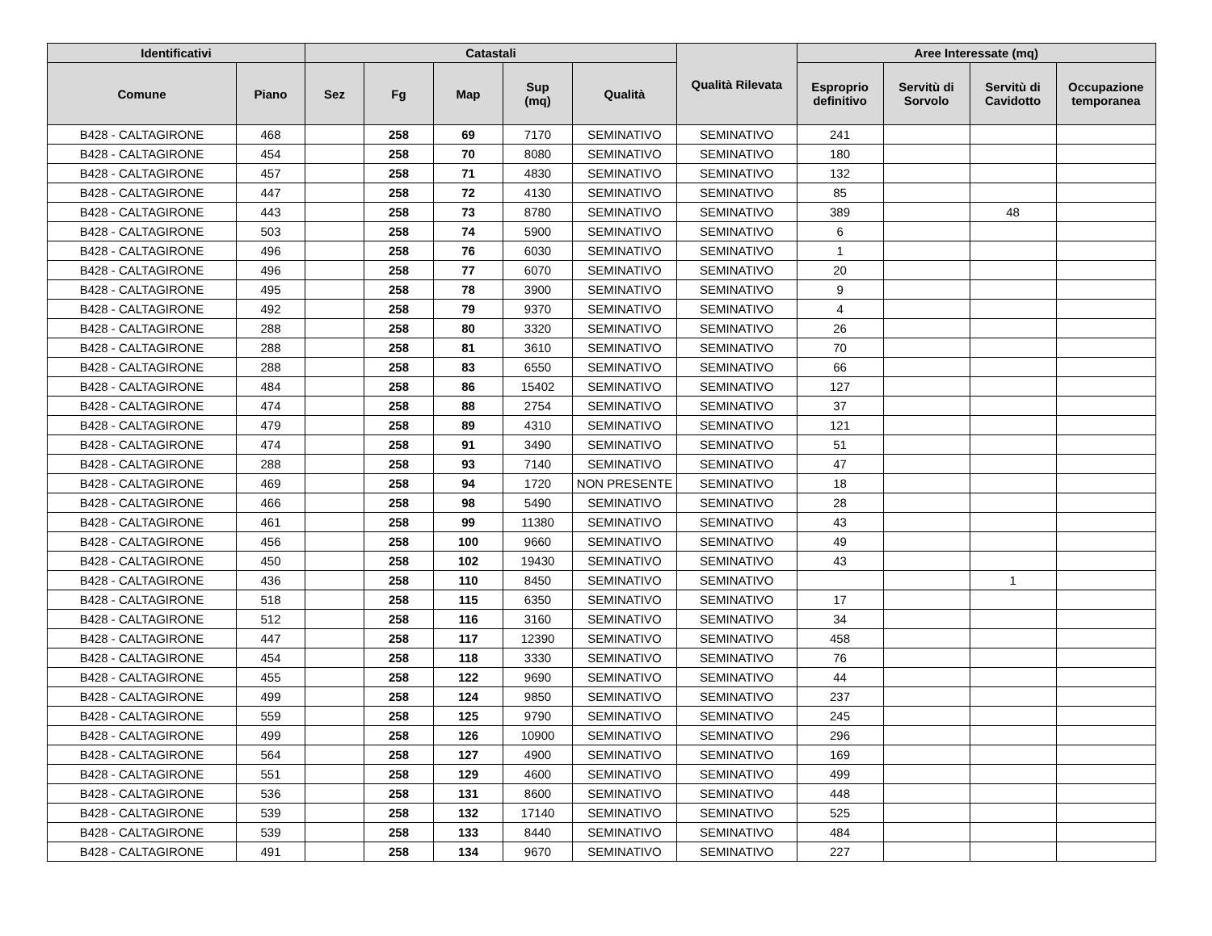| Identificativi | | Catastali | | | | | Qualità Rilevata | Aree Interessate (mq) | | | |
| --- | --- | --- | --- | --- | --- | --- | --- | --- | --- | --- | --- |
| Comune | Piano | Sez | Fg | Map | Sup (mq) | Qualità | | Esproprio definitivo | Servitù di Sorvolo | Servitù di Cavidotto | Occupazione temporanea |
| B428 - CALTAGIRONE | 468 | | 258 | 69 | 7170 | SEMINATIVO | SEMINATIVO | 241 | | | |
| B428 - CALTAGIRONE | 454 | | 258 | 70 | 8080 | SEMINATIVO | SEMINATIVO | 180 | | | |
| B428 - CALTAGIRONE | 457 | | 258 | 71 | 4830 | SEMINATIVO | SEMINATIVO | 132 | | | |
| B428 - CALTAGIRONE | 447 | | 258 | 72 | 4130 | SEMINATIVO | SEMINATIVO | 85 | | | |
| B428 - CALTAGIRONE | 443 | | 258 | 73 | 8780 | SEMINATIVO | SEMINATIVO | 389 | | 48 | |
| B428 - CALTAGIRONE | 503 | | 258 | 74 | 5900 | SEMINATIVO | SEMINATIVO | 6 | | | |
| B428 - CALTAGIRONE | 496 | | 258 | 76 | 6030 | SEMINATIVO | SEMINATIVO | 1 | | | |
| B428 - CALTAGIRONE | 496 | | 258 | 77 | 6070 | SEMINATIVO | SEMINATIVO | 20 | | | |
| B428 - CALTAGIRONE | 495 | | 258 | 78 | 3900 | SEMINATIVO | SEMINATIVO | 9 | | | |
| B428 - CALTAGIRONE | 492 | | 258 | 79 | 9370 | SEMINATIVO | SEMINATIVO | 4 | | | |
| B428 - CALTAGIRONE | 288 | | 258 | 80 | 3320 | SEMINATIVO | SEMINATIVO | 26 | | | |
| B428 - CALTAGIRONE | 288 | | 258 | 81 | 3610 | SEMINATIVO | SEMINATIVO | 70 | | | |
| B428 - CALTAGIRONE | 288 | | 258 | 83 | 6550 | SEMINATIVO | SEMINATIVO | 66 | | | |
| B428 - CALTAGIRONE | 484 | | 258 | 86 | 15402 | SEMINATIVO | SEMINATIVO | 127 | | | |
| B428 - CALTAGIRONE | 474 | | 258 | 88 | 2754 | SEMINATIVO | SEMINATIVO | 37 | | | |
| B428 - CALTAGIRONE | 479 | | 258 | 89 | 4310 | SEMINATIVO | SEMINATIVO | 121 | | | |
| B428 - CALTAGIRONE | 474 | | 258 | 91 | 3490 | SEMINATIVO | SEMINATIVO | 51 | | | |
| B428 - CALTAGIRONE | 288 | | 258 | 93 | 7140 | SEMINATIVO | SEMINATIVO | 47 | | | |
| B428 - CALTAGIRONE | 469 | | 258 | 94 | 1720 | NON PRESENTE | SEMINATIVO | 18 | | | |
| B428 - CALTAGIRONE | 466 | | 258 | 98 | 5490 | SEMINATIVO | SEMINATIVO | 28 | | | |
| B428 - CALTAGIRONE | 461 | | 258 | 99 | 11380 | SEMINATIVO | SEMINATIVO | 43 | | | |
| B428 - CALTAGIRONE | 456 | | 258 | 100 | 9660 | SEMINATIVO | SEMINATIVO | 49 | | | |
| B428 - CALTAGIRONE | 450 | | 258 | 102 | 19430 | SEMINATIVO | SEMINATIVO | 43 | | | |
| B428 - CALTAGIRONE | 436 | | 258 | 110 | 8450 | SEMINATIVO | SEMINATIVO | | | 1 | |
| B428 - CALTAGIRONE | 518 | | 258 | 115 | 6350 | SEMINATIVO | SEMINATIVO | 17 | | | |
| B428 - CALTAGIRONE | 512 | | 258 | 116 | 3160 | SEMINATIVO | SEMINATIVO | 34 | | | |
| B428 - CALTAGIRONE | 447 | | 258 | 117 | 12390 | SEMINATIVO | SEMINATIVO | 458 | | | |
| B428 - CALTAGIRONE | 454 | | 258 | 118 | 3330 | SEMINATIVO | SEMINATIVO | 76 | | | |
| B428 - CALTAGIRONE | 455 | | 258 | 122 | 9690 | SEMINATIVO | SEMINATIVO | 44 | | | |
| B428 - CALTAGIRONE | 499 | | 258 | 124 | 9850 | SEMINATIVO | SEMINATIVO | 237 | | | |
| B428 - CALTAGIRONE | 559 | | 258 | 125 | 9790 | SEMINATIVO | SEMINATIVO | 245 | | | |
| B428 - CALTAGIRONE | 499 | | 258 | 126 | 10900 | SEMINATIVO | SEMINATIVO | 296 | | | |
| B428 - CALTAGIRONE | 564 | | 258 | 127 | 4900 | SEMINATIVO | SEMINATIVO | 169 | | | |
| B428 - CALTAGIRONE | 551 | | 258 | 129 | 4600 | SEMINATIVO | SEMINATIVO | 499 | | | |
| B428 - CALTAGIRONE | 536 | | 258 | 131 | 8600 | SEMINATIVO | SEMINATIVO | 448 | | | |
| B428 - CALTAGIRONE | 539 | | 258 | 132 | 17140 | SEMINATIVO | SEMINATIVO | 525 | | | |
| B428 - CALTAGIRONE | 539 | | 258 | 133 | 8440 | SEMINATIVO | SEMINATIVO | 484 | | | |
| B428 - CALTAGIRONE | 491 | | 258 | 134 | 9670 | SEMINATIVO | SEMINATIVO | 227 | | | |